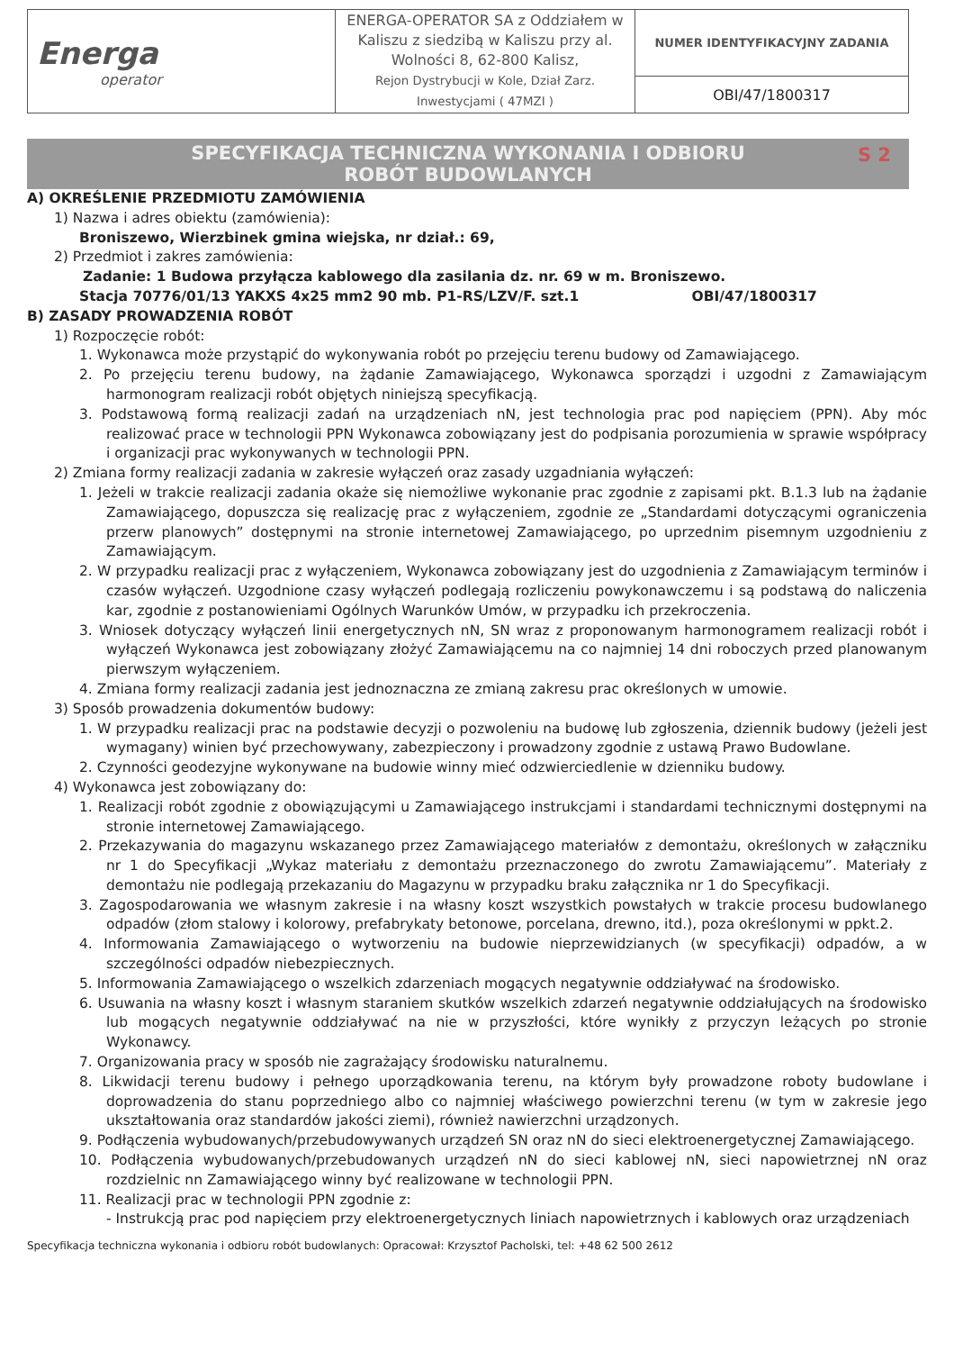| Energa operator | ENERGA-OPERATOR SA z Oddziałem w Kaliszu z siedzibą w Kaliszu przy al. Wolności 8, 62-800 Kalisz, Rejon Dystrybucji w Kole, Dział Zarz. Inwestycjami ( 47MZI ) | NUMER IDENTYFIKACYJNY ZADANIA |
| | | OBI/47/1800317 |
SPECYFIKACJA TECHNICZNA WYKONANIA I ODBIORU
ROBÓT BUDOWLANYCH
S 2
A) OKREŚLENIE PRZEDMIOTU ZAMÓWIENIA
1) Nazwa i adres obiektu (zamówienia):
Broniszewo, Wierzbinek gmina wiejska, nr dział.: 69,
2) Przedmiot i zakres zamówienia:
Zadanie: 1 Budowa przyłącza kablowego dla zasilania dz. nr. 69 w m. Broniszewo.
Stacja 70776/01/13 YAKXS 4x25 mm2 90 mb. P1-RS/LZV/F. szt.1 OBI/47/1800317
B) ZASADY PROWADZENIA ROBÓT
1) Rozpoczęcie robót:
1. Wykonawca może przystąpić do wykonywania robót po przejęciu terenu budowy od Zamawiającego.
2. Po przejęciu terenu budowy, na żądanie Zamawiającego, Wykonawca sporządzi i uzgodni z Zamawiającym harmonogram realizacji robót objętych niniejszą specyfikacją.
3. Podstawową formą realizacji zadań na urządzeniach nN, jest technologia prac pod napięciem (PPN). Aby móc realizować prace w technologii PPN Wykonawca zobowiązany jest do podpisania porozumienia w sprawie współpracy i organizacji prac wykonywanych w technologii PPN.
2) Zmiana formy realizacji zadania w zakresie wyłączeń oraz zasady uzgadniania wyłączeń:
1. Jeżeli w trakcie realizacji zadania okaże się niemożliwe wykonanie prac zgodnie z zapisami pkt. B.1.3 lub na żądanie Zamawiającego, dopuszcza się realizację prac z wyłączeniem, zgodnie ze „Standardami dotyczącymi ograniczenia przerw planowych” dostępnymi na stronie internetowej Zamawiającego, po uprzednim pisemnym uzgodnieniu z Zamawiającym.
2. W przypadku realizacji prac z wyłączeniem, Wykonawca zobowiązany jest do uzgodnienia z Zamawiającym terminów i czasów wyłączeń. Uzgodnione czasy wyłączeń podlegają rozliczeniu powykonawczemu i są podstawą do naliczenia kar, zgodnie z postanowieniami Ogólnych Warunków Umów, w przypadku ich przekroczenia.
3. Wniosek dotyczący wyłączeń linii energetycznych nN, SN wraz z proponowanym harmonogramem realizacji robót i wyłączeń Wykonawca jest zobowiązany złożyć Zamawiającemu na co najmniej 14 dni roboczych przed planowanym pierwszym wyłączeniem.
4. Zmiana formy realizacji zadania jest jednoznaczna ze zmianą zakresu prac określonych w umowie.
3) Sposób prowadzenia dokumentów budowy:
1. W przypadku realizacji prac na podstawie decyzji o pozwoleniu na budowę lub zgłoszenia, dziennik budowy (jeżeli jest wymagany) winien być przechowywany, zabezpieczony i prowadzony zgodnie z ustawą Prawo Budowlane.
2. Czynności geodezyjne wykonywane na budowie winny mieć odzwierciedlenie w dzienniku budowy.
4) Wykonawca jest zobowiązany do:
1. Realizacji robót zgodnie z obowiązującymi u Zamawiającego instrukcjami i standardami technicznymi dostępnymi na stronie internetowej Zamawiającego.
2. Przekazywania do magazynu wskazanego przez Zamawiającego materiałów z demontażu, określonych w załączniku nr 1 do Specyfikacji „Wykaz materiału z demontażu przeznaczonego do zwrotu Zamawiającemu”. Materiały z demontażu nie podlegają przekazaniu do Magazynu w przypadku braku załącznika nr 1 do Specyfikacji.
3. Zagospodarowania we własnym zakresie i na własny koszt wszystkich powstałych w trakcie procesu budowlanego odpadów (złom stalowy i kolorowy, prefabrykaty betonowe, porcelana, drewno, itd.), poza określonymi w ppkt.2.
4. Informowania Zamawiającego o wytworzeniu na budowie nieprzewidzianych (w specyfikacji) odpadów, a w szczególności odpadów niebezpiecznych.
5. Informowania Zamawiającego o wszelkich zdarzeniach mogących negatywnie oddziaływać na środowisko.
6. Usuwania na własny koszt i własnym staraniem skutków wszelkich zdarzeń negatywnie oddziałujących na środowisko lub mogących negatywnie oddziaływać na nie w przyszłości, które wynikły z przyczyn leżących po stronie Wykonawcy.
7. Organizowania pracy w sposób nie zagrażający środowisku naturalnemu.
8. Likwidacji terenu budowy i pełnego uporządkowania terenu, na którym były prowadzone roboty budowlane i doprowadzenia do stanu poprzedniego albo co najmniej właściwego powierzchni terenu (w tym w zakresie jego ukształtowania oraz standardów jakości ziemi), również nawierzchni urządzonych.
9. Podłączenia wybudowanych/przebudowywanych urządzeń SN oraz nN do sieci elektroenergetycznej Zamawiającego.
10. Podłączenia wybudowanych/przebudowanych urządzeń nN do sieci kablowej nN, sieci napowietrznej nN oraz rozdzielnic nn Zamawiającego winny być realizowane w technologii PPN.
11. Realizacji prac w technologii PPN zgodnie z:
- Instrukcją prac pod napięciem przy elektroenergetycznych liniach napowietrznych i kablowych oraz urządzeniach
Specyfikacja techniczna wykonania i odbioru robót budowlanych: Opracował: Krzysztof Pacholski, tel: +48 62 500 2612